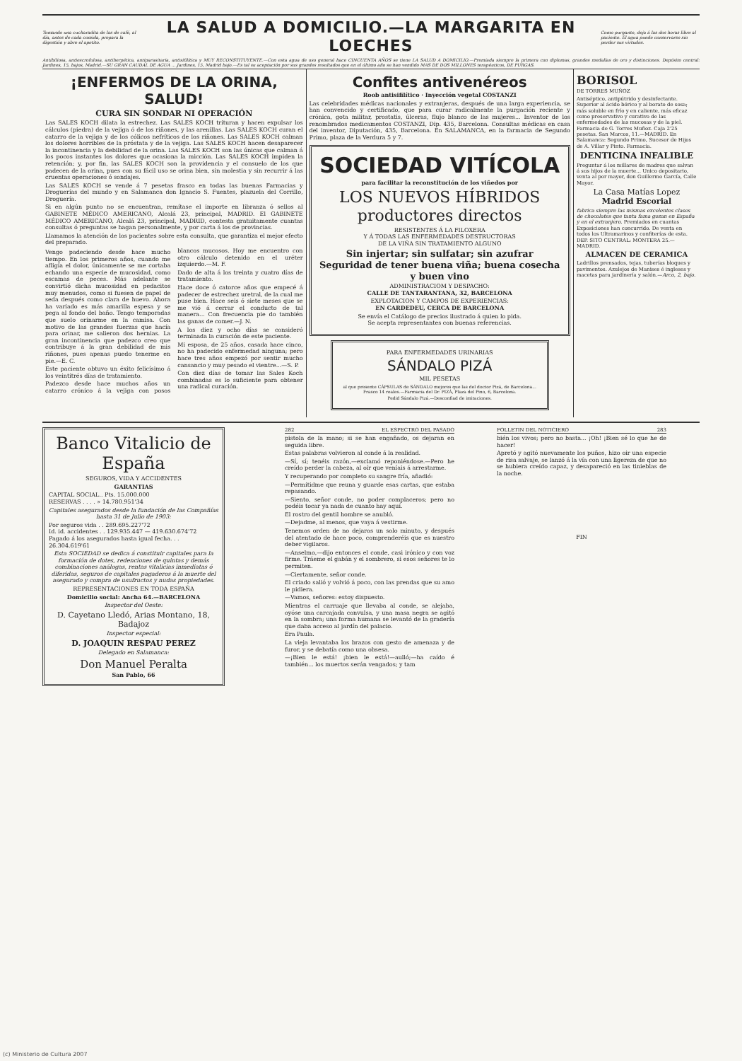Tomando una cucharadita de las de café, al día, antes de cada comida, prepara la digestión y abre el apetito.
LA SALUD A DOMICILIO.—LA MARGARITA EN LOECHES
Como purgante, deja á las dos horas libre al paciente. El agua puede conservarse sin perder sus virtudes.
Antibiliosa, antiescrofulosa, antiherpética, antiparasitaria, antisifilítica y MUY RECONSTITUYENTE.—Con esta agua de uso general hace CINCUENTA AÑOS se tiene LA SALUD A DOMICILIO.—Premiada siempre la primera con diplomas, grandes medallas de oro y distinciones. Depósito central: Jardines, 15, bajos, Madrid.—SU GRAN CAUDAL DE AGUA ... Jardines, 15, Madrid bajo.—Es tal su aceptación por sus grandes resultados que en el último año se han vendido MAS DE DOS MILLONES terapéuticos, DE PURGAS.
¡ENFERMOS DE LA ORINA, SALUD!
CURA SIN SONDAR NI OPERACIÓN
Las SALES KOCH dilata la estrechez. Las SALES KOCH trituran y hacen expulsar los cálculos (piedra) de la vejiga ó de los riñones, y las arenillas. Las SALES KOCH curan el catarro de la vejiga y de los cólicos nefríticos de los riñones. Las SALES KOCH calman los dolores horribles de la próstata y de la vejiga. Las SALES KOCH hacen desaparecer la incontinencia y la debilidad de la orina. Las SALES KOCH son las únicas que calman á los pocos instantes los dolores que ocasiona la micción. Las SALES KOCH impiden la retención; y, por fin, las SALES KOCH son la providencia y el consuelo de los que padecen de la orina, pues con su fácil uso se orina bien, sin molestia y sin recurrir á las cruentas operaciones ó sondajes.
Las SALES KOCH se vende á 7 pesetas frasco en todas las buenas Farmacias y Droguerías del mundo y en Salamanca don Ignacio S. Fuentes, plazuela del Corrillo, Droguería.
Si en algún punto no se encuentran, remítase el importe en libranza ó sellos al GABINETE MÉDICO AMERICANO, Alcalá 23, principal, MADRID. El GABINETE MÉDICO AMERICANO, Alcalá 23, principal, MADRID, contesta gratuitamente cuantas consultas ó preguntas se hagan personalmente, y por carta á los de provincias.
Llamamos la atención de los pacientes sobre esta consulta, que garantiza el mejor efecto del preparado.
Vengo padeciendo desde hace mucho tiempo. En los primeros años, cuando me afligía el dolor, únicamente se me cortaba echando una especie de mucosidad, como escamas de peces. Más adelante se convirtió dicha mucosidad en pedacitos muy menudos, como si fuesen de papel de seda después como clara de huevo. Ahora ha variado es más amarilla espesa y se pega al fondo del baño. Tengo temporadas que suelo orinarme en la camisa. Con motivo de las grandes fuerzas que hacía para orinar, me salieron dos hernias. La gran incontinencia que padezco creo que contribuye á la gran debilidad de mis riñones, pues apenas puedo tenerme en pie.—E. C.
Este paciente obtuvo un éxito felicísimo á los veintitrés días de tratamiento.
Padezco desde hace muchos años un catarro crónico á la vejiga con posos blancos mucosos. Hoy me encuentro con otro cálculo detenido en el uréter izquierdo.—M. F.
Dado de alta á los treinta y cuatro días de tratamiento.
Hace doce ó catorce años que empecé á padecer de estrechez uretral, de la cual me puse bien. Hace seis ó siete meses que se me vió á cerrar el conducto de tal manera... Con frecuencia pie do también las ganas de comer.—J. N.
A los diez y ocho días se consideró terminada la curación de este paciente.
Mi esposa, de 25 años, casada hace cinco, no ha padecido enfermedad ninguna; pero hace tres años empezó por sentir mucho cansancio y muy pesado el vientre...—S. P.
Con diez días de tomar las Sales Koch combinadas es lo suficiente para obtener una radical curación.
Confites antivenéreos
Roob antisifilítico · Inyección vegetal COSTANZI
Las celebridades médicas nacionales y extranjeras, después de una larga experiencia, se han convencido y certificado, que para curar radicalmente la purgación reciente y crónica, gota militar, prostatis, úlceras, flujo blanco de las mujeres... Inventor de los renombrados medicamentos COSTANZI, Dip. 435, Barcelona. Consultas médicas en casa del inventor, Diputación, 435, Barcelona. En SALAMANCA, en la farmacia de Segundo Primo, plaza de la Verdura 5 y 7.
SOCIEDAD VITÍCOLA
para facilitar la reconstitución de los viñedos por
LOS NUEVOS HÍBRIDOS productores directos
RESISTENTES Á LA FILOXERA
Y Á TODAS LAS ENFERMEDADES DESTRUCTORAS
DE LA VIÑA SIN TRATAMIENTO ALGUNO
Sin injertar; sin sulfatar; sin azufrar
Seguridad de tener buena viña; buena cosecha y buen vino
ADMINISTRACIOM Y DESPACHO:
CALLE DE TANTARANTANA, 32, BARCELONA
EXPLOTACION Y CAMPOS DE EXPERIENCIAS:
EN CARDEDEU, CERCA DE BARCELONA
Se envía el Catálogo de precios ilustrado á quien lo pida.
Se acepta representantes con buenas referencias.
PARA ENFERMEDADES URINARIAS
SÁNDALO PIZÁ
MIL PESETAS
al que presente CÁPSULAS de SÁNDALO mejores que las del doctor Pizá, de Barcelona... Frasco 14 reales.—Farmacia del Dr. PIZÁ, Plaza del Pino, 6, Barcelona.
Pedid Sándalo Pizá.—Desconfiad de imitaciones.
BORISOL
DE TORRES MUÑOZ
Antiséptico, antipútrido y desinfectante. Superior al ácido bórico y al borato de sosa; más soluble en frío y en caliente, más eficaz como preservativo y curativo de las enfermedades de las mucosas y de la piel. Farmacia de G. Torres Muñoz. Caja 2'25 pesetas. San Marcos, 11.—MADRID. En Salamanca: Segundo Primo, Sucesor de Hijos de A. Villar y Pinto. Farmacia.
DENTICINA INFALIBLE
Preguntar á los millares de madres que salvan á sus hijos de la muerte... Unico depositario, venta al por mayor, don Guillermo García, Calle Mayor.
La Casa Matías Lopez
Madrid Escorial
fabrica siempre las mismas excelentes clases de chocolates que tanta fama gozan en España y en el extranjero. Premiados en cuantas Exposiciones han concurrido. De venta en todos los Ultramarinos y confiterías de esta. DEP. SITO CENTRAL: MONTERA 25.—MADRID.
ALMACEN DE CERAMICA
Ladrillos prensados, tejas, tuberías bloques y pavimentos. Azulejos de Manises é ingleses y macetas para jardinería y salón.—Arco, 2, bajo.
Banco Vitalicio de España
SEGUROS, VIDA Y ACCIDENTES
GARANTIAS
CAPITAL SOCIAL.. Pts. 15.000.000
RESERVAS . . . . » 14.780.951'34
Capitales asegurados desde la fundación de las Compañías hasta 31 de Julio de 1903:
Por seguros vida . . 289.695.227'72
Id. id. accidentes . . 129.935.447 — 419.630.674'72
Pagado á los asegurados hasta igual fecha. . . 26.304.619'61
Esta SOCIEDAD se dedica á constituir capitales para la formación de dotes, redenciones de quintas y demás combinaciones análogas, rentas vitalicias inmediatas ó diferidas, seguros de capitales pagaderos á la muerte del asegurado y compra de usufructos y nudas propiedades.
REPRESENTACIONES EN TODA ESPAÑA
Domicilio social: Ancha 64.—BARCELONA
Inspector del Oeste:
D. Cayetano Lledó, Arias Montano, 18, Badajoz
Inspector especial:
D. JOAQUIN RESPAU PEREZ
Delegado en Salamanca:
Don Manuel Peralta
San Pablo, 66
282 EL ESPECTRO DEL PASADO
pistola de la mano; si se han engañado, os dejaran en seguida libre.
Estas palabras volvieron al conde á la realidad.
—Sí, sí; tenéis razón,—exclamó reponiéndose.—Pero he creído perder la cabeza, al oír que veníais á arrestarme.
Y recuperando por completo su sangre fría, añadió:
—Permitidme que reuna y guarde esas cartas, que estaba repasando.
—Siento, señor conde, no poder complaceros; pero no podéis tocar ya nada de cuanto hay aquí.
El rostro del gentil hombre se anubló.
—Dejadme, al menos, que vaya á vestirme.
Tenemos orden de no dejaros un solo minuto, y después del atentado de hace poco, comprenderéis que es nuestro deber vigilaros.
—Anselmo,—dijo entonces el conde, casi irónico y con voz firme. Tráeme el gabán y el sombrero, si esos señores te lo permiten.
—Ciertamente, señor conde.
El criado salió y volvió á poco, con las prendas que su amo le pidiera.
—Vamos, señores: estoy dispuesto.
Mientras el carruaje que llevaba al conde, se alejaba, oyóse una carcajada convulsa, y una masa negra se agitó en la sombra; una forma humana se levantó de la gradería que daba acceso al jardín del palacio.
Era Paula.
La vieja levantaba los brazos con gesto de amenaza y de furor, y se debatía como una obsesa.
—¡Bien le está! ¡bien le está!—aulló;—ha caído é también... los muertos serán vengados; y tam
FOLLETIN DEL NOTICIERO 283
bién los vivos; pero no basta... ¡Oh! ¡Bien sé lo que he de hacer!
Apretó y agitó nuevamente los puños, hizo oir una especie de risa salvaje, se lanzó á la vía con una ligereza de que no se hubiera creído capaz, y desapareció en las tinieblas de la noche.
FIN
(c) Ministerio de Cultura 2007